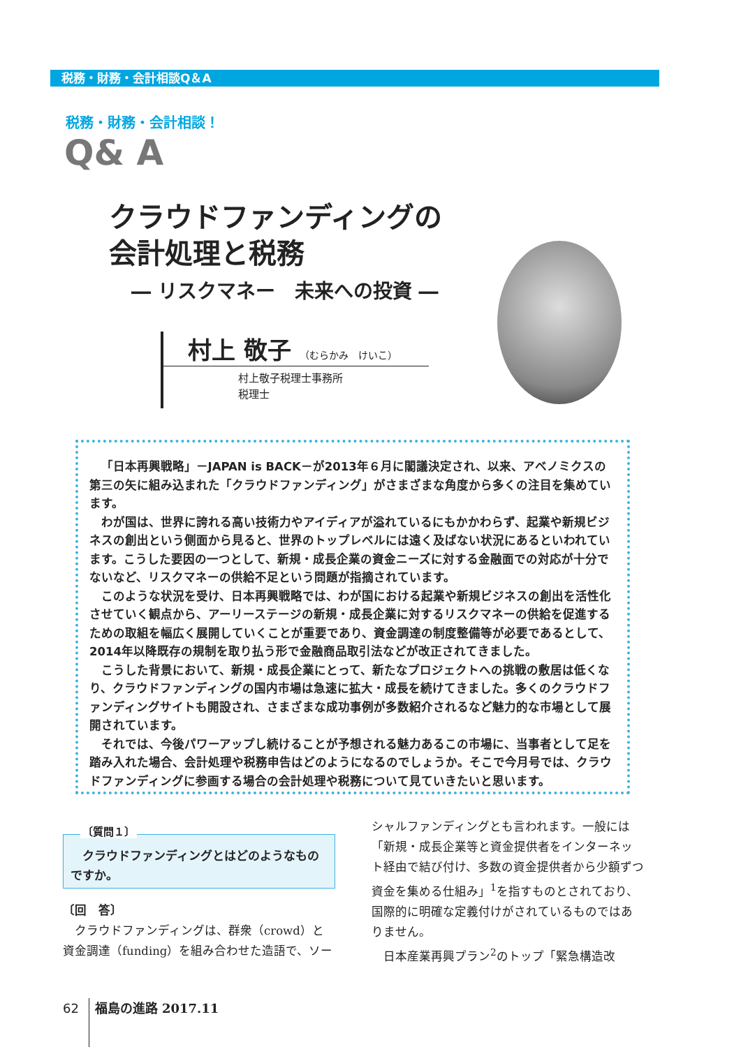税務・財務・会計相談Q＆A
税務・財務・会計相談！
Q& A
クラウドファンディングの
会計処理と税務
― リスクマネー　未来への投資 ―
村上 敬子 （むらかみ　けいこ）
村上敬子税理士事務所
税理士
「日本再興戦略」－JAPAN is BACK－が2013年６月に閣議決定され、以来、アベノミクスの第三の矢に組み込まれた「クラウドファンディング」がさまざまな角度から多くの注目を集めています。
わが国は、世界に誇れる高い技術力やアイディアが溢れているにもかかわらず、起業や新規ビジネスの創出という側面から見ると、世界のトップレベルには遠く及ばない状況にあるといわれています。こうした要因の一つとして、新規・成長企業の資金ニーズに対する金融面での対応が十分でないなど、リスクマネーの供給不足という問題が指摘されています。
このような状況を受け、日本再興戦略では、わが国における起業や新規ビジネスの創出を活性化させていく観点から、アーリーステージの新規・成長企業に対するリスクマネーの供給を促進するための取組を幅広く展開していくことが重要であり、資金調達の制度整備等が必要であるとして、2014年以降既存の規制を取り払う形で金融商品取引法などが改正されてきました。
こうした背景において、新規・成長企業にとって、新たなプロジェクトへの挑戦の敷居は低くなり、クラウドファンディングの国内市場は急速に拡大・成長を続けてきました。多くのクラウドファンディングサイトも開設され、さまざまな成功事例が多数紹介されるなど魅力的な市場として展開されています。
それでは、今後パワーアップし続けることが予想される魅力あるこの市場に、当事者として足を踏み入れた場合、会計処理や税務申告はどのようになるのでしょうか。そこで今月号では、クラウドファンディングに参画する場合の会計処理や税務について見ていきたいと思います。
　クラウドファンディングとはどのようなものですか。
〔質問１〕
〔回　答〕
　クラウドファンディングは、群衆（crowd）と資金調達（funding）を組み合わせた造語で、ソー
シャルファンディングとも言われます。一般には「新規・成長企業等と資金提供者をインターネット経由で結び付け、多数の資金提供者から少額ずつ資金を集める仕組み」<sup>1</sup>を指すものとされており、国際的に明確な定義付けがされているものではありません。
　日本産業再興プラン<sup>2</sup>のトップ「緊急構造改
62 福島の進路 2017.11